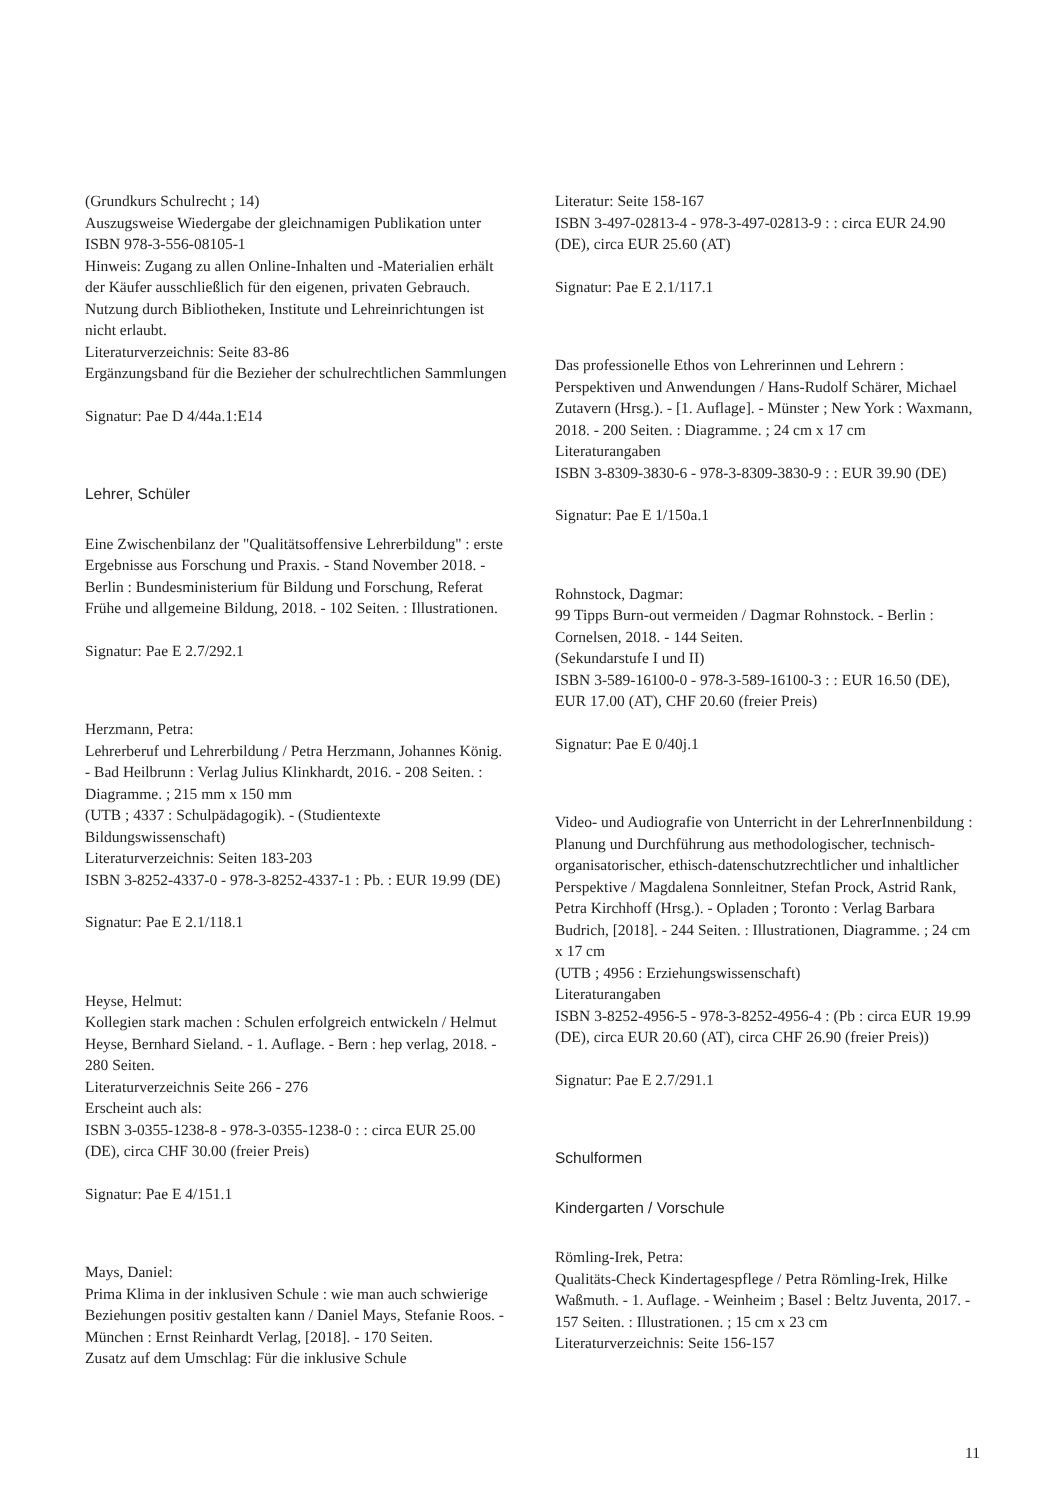(Grundkurs Schulrecht ; 14)
Auszugsweise Wiedergabe der gleichnamigen Publikation unter ISBN 978-3-556-08105-1
Hinweis: Zugang zu allen Online-Inhalten und -Materialien erhält der Käufer ausschließlich für den eigenen, privaten Gebrauch. Nutzung durch Bibliotheken, Institute und Lehreinrichtungen ist nicht erlaubt.
Literaturverzeichnis: Seite 83-86
Ergänzungsband für die Bezieher der schulrechtlichen Sammlungen
Signatur: Pae D 4/44a.1:E14
Lehrer, Schüler
Eine Zwischenbilanz der "Qualitätsoffensive Lehrerbildung" : erste Ergebnisse aus Forschung und Praxis. - Stand November 2018. - Berlin : Bundesministerium für Bildung und Forschung, Referat Frühe und allgemeine Bildung, 2018. - 102 Seiten. : Illustrationen.
Signatur: Pae E 2.7/292.1
Herzmann, Petra:
Lehrerberuf und Lehrerbildung / Petra Herzmann, Johannes König. - Bad Heilbrunn : Verlag Julius Klinkhardt, 2016. - 208 Seiten. : Diagramme. ; 215 mm x 150 mm
(UTB ; 4337 : Schulpädagogik). - (Studientexte Bildungswissenschaft)
Literaturverzeichnis: Seiten 183-203
ISBN 3-8252-4337-0 - 978-3-8252-4337-1 : Pb. : EUR 19.99 (DE)
Signatur: Pae E 2.1/118.1
Heyse, Helmut:
Kollegien stark machen : Schulen erfolgreich entwickeln / Helmut Heyse, Bernhard Sieland. - 1. Auflage. - Bern : hep verlag, 2018. - 280 Seiten.
Literaturverzeichnis Seite 266 - 276
Erscheint auch als:
ISBN 3-0355-1238-8 - 978-3-0355-1238-0 : : circa EUR 25.00 (DE), circa CHF 30.00 (freier Preis)
Signatur: Pae E 4/151.1
Mays, Daniel:
Prima Klima in der inklusiven Schule : wie man auch schwierige Beziehungen positiv gestalten kann / Daniel Mays, Stefanie Roos. - München : Ernst Reinhardt Verlag, [2018]. - 170 Seiten.
Zusatz auf dem Umschlag: Für die inklusive Schule
Literatur: Seite 158-167
ISBN 3-497-02813-4 - 978-3-497-02813-9 : : circa EUR 24.90 (DE), circa EUR 25.60 (AT)
Signatur: Pae E 2.1/117.1
Das professionelle Ethos von Lehrerinnen und Lehrern : Perspektiven und Anwendungen / Hans-Rudolf Schärer, Michael Zutavern (Hrsg.). - [1. Auflage]. - Münster ; New York : Waxmann, 2018. - 200 Seiten. : Diagramme. ; 24 cm x 17 cm
Literaturangaben
ISBN 3-8309-3830-6 - 978-3-8309-3830-9 : : EUR 39.90 (DE)
Signatur: Pae E 1/150a.1
Rohnstock, Dagmar:
99 Tipps Burn-out vermeiden / Dagmar Rohnstock. - Berlin : Cornelsen, 2018. - 144 Seiten.
(Sekundarstufe I und II)
ISBN 3-589-16100-0 - 978-3-589-16100-3 : : EUR 16.50 (DE), EUR 17.00 (AT), CHF 20.60 (freier Preis)
Signatur: Pae E 0/40j.1
Video- und Audiografie von Unterricht in der LehrerInnenbildung : Planung und Durchführung aus methodologischer, technisch-organisatorischer, ethisch-datenschutzrechtlicher und inhaltlicher Perspektive / Magdalena Sonnleitner, Stefan Prock, Astrid Rank, Petra Kirchhoff (Hrsg.). - Opladen ; Toronto : Verlag Barbara Budrich, [2018]. - 244 Seiten. : Illustrationen, Diagramme. ; 24 cm x 17 cm
(UTB ; 4956 : Erziehungswissenschaft)
Literaturangaben
ISBN 3-8252-4956-5 - 978-3-8252-4956-4 : (Pb : circa EUR 19.99 (DE), circa EUR 20.60 (AT), circa CHF 26.90 (freier Preis))
Signatur: Pae E 2.7/291.1
Schulformen
Kindergarten / Vorschule
Römling-Irek, Petra:
Qualitäts-Check Kindertagespflege / Petra Römling-Irek, Hilke Waßmuth. - 1. Auflage. - Weinheim ; Basel : Beltz Juventa, 2017. - 157 Seiten. : Illustrationen. ; 15 cm x 23 cm
Literaturverzeichnis: Seite 156-157
11